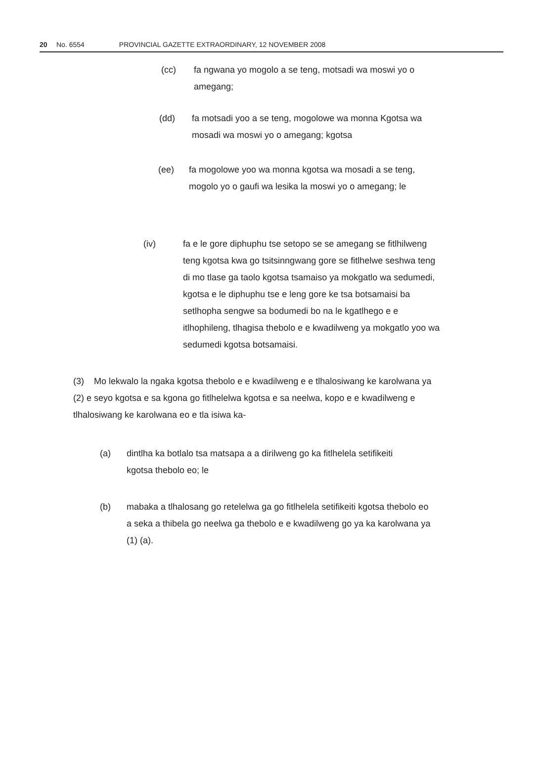20 No. 6554 PROVINCIAL GAZETTE EXTRAORDINARY, 12 NOVEMBER 2008
(cc) fa ngwana yo mogolo a se teng, motsadi wa moswi yo o amegang;
(dd) fa motsadi yoo a se teng, mogolowe wa monna Kgotsa wa mosadi wa moswi yo o amegang; kgotsa
(ee) fa mogolowe yoo wa monna kgotsa wa mosadi a se teng, mogolo yo o gaufi wa lesika la moswi yo o amegang; le
(iv) fa e le gore diphuphu tse setopo se se amegang se fitlhilweng teng kgotsa kwa go tsitsinngwang gore se fitlhelwe seshwa teng di mo tlase ga taolo kgotsa tsamaiso ya mokgatlo wa sedumedi, kgotsa e le diphuphu tse e leng gore ke tsa botsamaisi ba setlhopha sengwe sa bodumedi bo na le kgatlhego e e itlhophileng, tlhagisa thebolo e e kwadilweng ya mokgatlo yoo wa sedumedi kgotsa botsamaisi.
(3) Mo lekwalo la ngaka kgotsa thebolo e e kwadilweng e e tlhalosiwang ke karolwana ya (2) e seyo kgotsa e sa kgona go fitlhelelwa kgotsa e sa neelwa, kopo e e kwadilweng e tlhalosiwang ke karolwana eo e tla isiwa ka-
(a) dintlha ka botlalo tsa matsapa a a dirilweng go ka fitlhelela setifikeiti kgotsa thebolo eo; le
(b) mabaka a tlhalosang go retelelwa ga go fitlhelela setifikeiti kgotsa thebolo eo a seka a thibela go neelwa ga thebolo e e kwadilweng go ya ka karolwana ya (1) (a).